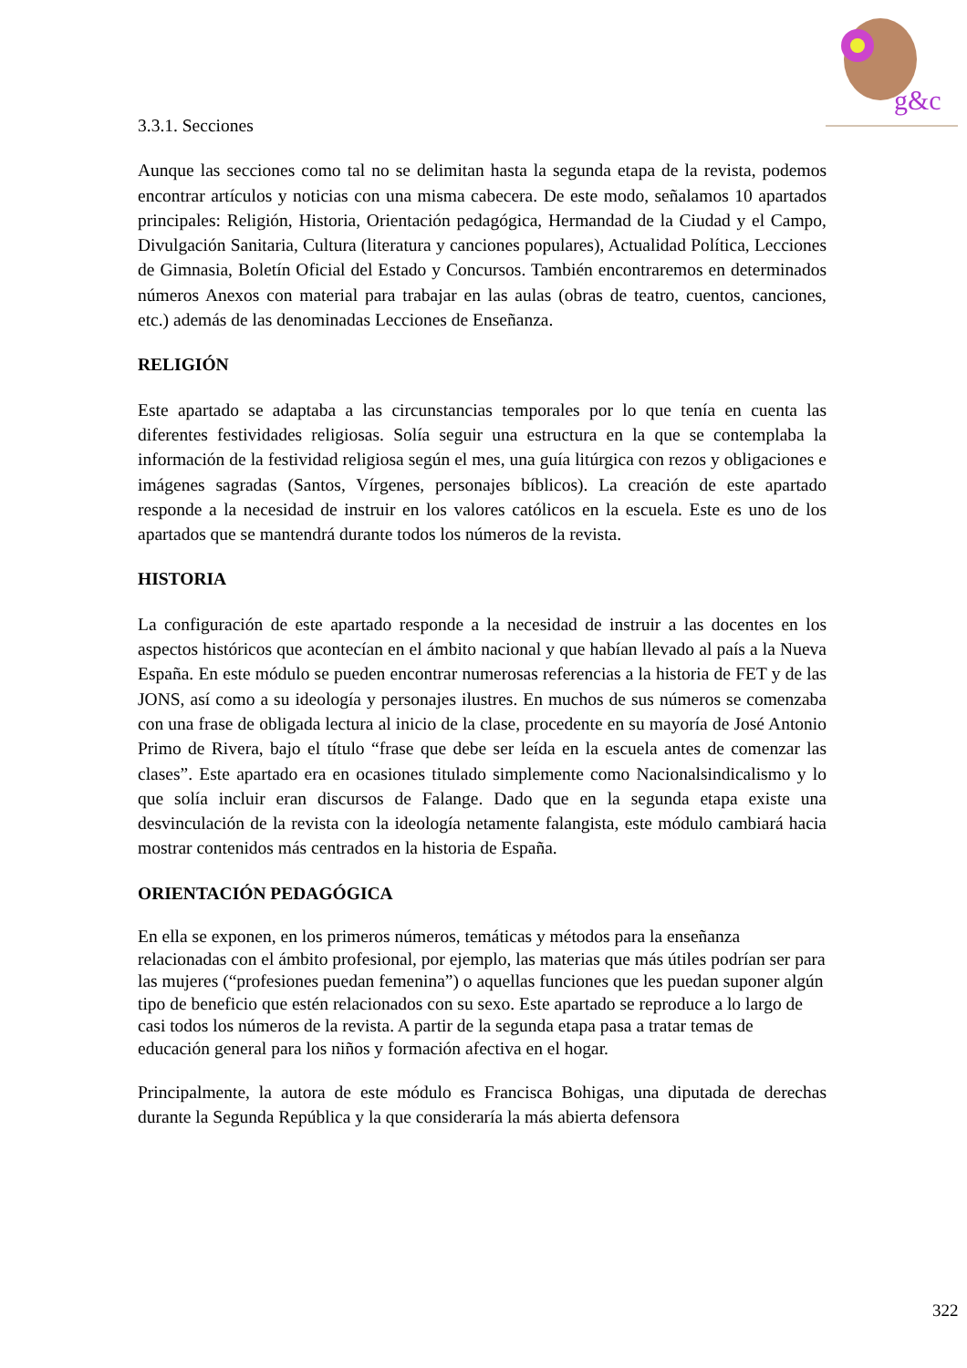g&c
3.3.1. Secciones
Aunque las secciones como tal no se delimitan hasta la segunda etapa de la revista, podemos encontrar artículos y noticias con una misma cabecera. De este modo, señalamos 10 apartados principales: Religión, Historia, Orientación pedagógica, Hermandad de la Ciudad y el Campo, Divulgación Sanitaria, Cultura (literatura y canciones populares), Actualidad Política, Lecciones de Gimnasia, Boletín Oficial del Estado y Concursos. También encontraremos en determinados números Anexos con material para trabajar en las aulas (obras de teatro, cuentos, canciones, etc.) además de las denominadas Lecciones de Enseñanza.
RELIGIÓN
Este apartado se adaptaba a las circunstancias temporales por lo que tenía en cuenta las diferentes festividades religiosas. Solía seguir una estructura en la que se contemplaba la información de la festividad religiosa según el mes, una guía litúrgica con rezos y obligaciones e imágenes sagradas (Santos, Vírgenes, personajes bíblicos). La creación de este apartado responde a la necesidad de instruir en los valores católicos en la escuela. Este es uno de los apartados que se mantendrá durante todos los números de la revista.
HISTORIA
La configuración de este apartado responde a la necesidad de instruir a las docentes en los aspectos históricos que acontecían en el ámbito nacional y que habían llevado al país a la Nueva España. En este módulo se pueden encontrar numerosas referencias a la historia de FET y de las JONS, así como a su ideología y personajes ilustres. En muchos de sus números se comenzaba con una frase de obligada lectura al inicio de la clase, procedente en su mayoría de José Antonio Primo de Rivera, bajo el título “frase que debe ser leída en la escuela antes de comenzar las clases”. Este apartado era en ocasiones titulado simplemente como Nacionalsindicalismo y lo que solía incluir eran discursos de Falange. Dado que en la segunda etapa existe una desvinculación de la revista con la ideología netamente falangista, este módulo cambiará hacia mostrar contenidos más centrados en la historia de España.
ORIENTACIÓN PEDAGÓGICA
En ella se exponen, en los primeros números, temáticas y métodos para la enseñanza relacionadas con el ámbito profesional, por ejemplo, las materias que más útiles podrían ser para las mujeres (“profesiones puedan femenina”) o aquellas funciones que les puedan suponer algún tipo de beneficio que estén relacionados con su sexo. Este apartado se reproduce a lo largo de casi todos los números de la revista. A partir de la segunda etapa pasa a tratar temas de educación general para los niños y formación afectiva en el hogar.
Principalmente, la autora de este módulo es Francisca Bohigas, una diputada de derechas durante la Segunda República y la que consideraría la más abierta defensora
322